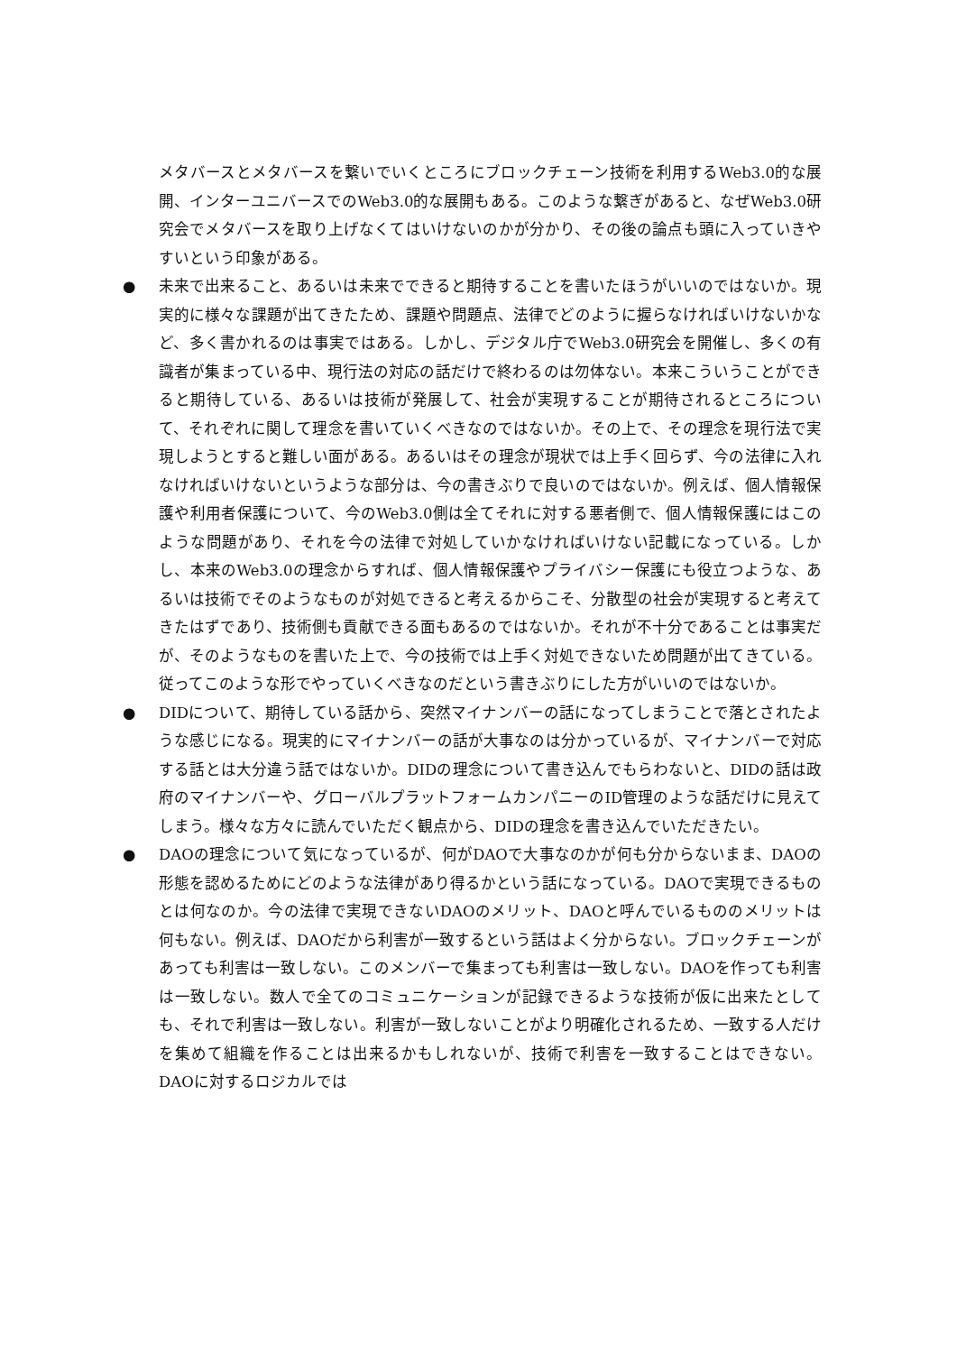メタバースとメタバースを繋いでいくところにブロックチェーン技術を利用するWeb3.0的な展開、インターユニバースでのWeb3.0的な展開もある。このような繋ぎがあると、なぜWeb3.0研究会でメタバースを取り上げなくてはいけないのかが分かり、その後の論点も頭に入っていきやすいという印象がある。
● 未来で出来ること、あるいは未来でできると期待することを書いたほうがいいのではないか。現実的に様々な課題が出てきたため、課題や問題点、法律でどのように握らなければいけないかなど、多く書かれるのは事実ではある。しかし、デジタル庁でWeb3.0研究会を開催し、多くの有識者が集まっている中、現行法の対応の話だけで終わるのは勿体ない。本来こういうことができると期待している、あるいは技術が発展して、社会が実現することが期待されるところについて、それぞれに関して理念を書いていくべきなのではないか。その上で、その理念を現行法で実現しようとすると難しい面がある。あるいはその理念が現状では上手く回らず、今の法律に入れなければいけないというような部分は、今の書きぶりで良いのではないか。例えば、個人情報保護や利用者保護について、今のWeb3.0側は全てそれに対する悪者側で、個人情報保護にはこのような問題があり、それを今の法律で対処していかなければいけない記載になっている。しかし、本来のWeb3.0の理念からすれば、個人情報保護やプライバシー保護にも役立つような、あるいは技術でそのようなものが対処できると考えるからこそ、分散型の社会が実現すると考えてきたはずであり、技術側も貢献できる面もあるのではないか。それが不十分であることは事実だが、そのようなものを書いた上で、今の技術では上手く対処できないため問題が出てきている。従ってこのような形でやっていくべきなのだという書きぶりにした方がいいのではないか。
● DIDについて、期待している話から、突然マイナンバーの話になってしまうことで落とされたような感じになる。現実的にマイナンバーの話が大事なのは分かっているが、マイナンバーで対応する話とは大分違う話ではないか。DIDの理念について書き込んでもらわないと、DIDの話は政府のマイナンバーや、グローバルプラットフォームカンパニーのID管理のような話だけに見えてしまう。様々な方々に読んでいただく観点から、DIDの理念を書き込んでいただきたい。
● DAOの理念について気になっているが、何がDAOで大事なのかが何も分からないまま、DAOの形態を認めるためにどのような法律があり得るかという話になっている。DAOで実現できるものとは何なのか。今の法律で実現できないDAOのメリット、DAOと呼んでいるもののメリットは何もない。例えば、DAOだから利害が一致するという話はよく分からない。ブロックチェーンがあっても利害は一致しない。このメンバーで集まっても利害は一致しない。DAOを作っても利害は一致しない。数人で全てのコミュニケーションが記録できるような技術が仮に出来たとしても、それで利害は一致しない。利害が一致しないことがより明確化されるため、一致する人だけを集めて組織を作ることは出来るかもしれないが、技術で利害を一致することはできない。DAOに対するロジカルでは